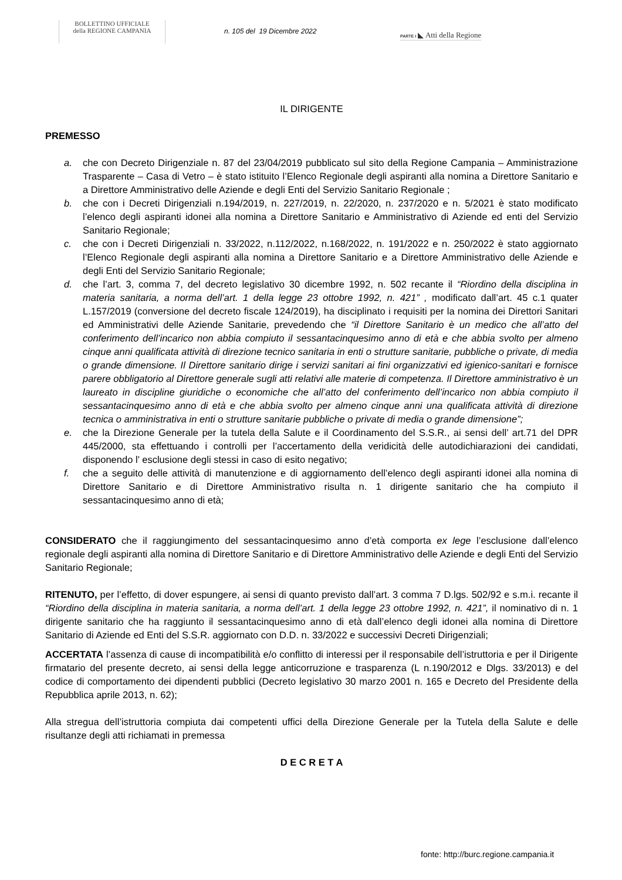BOLLETTINO UFFICIALE
della REGIONE CAMPANIA
n. 105 del 19 Dicembre 2022
PARTE I ◣ Atti della Regione
IL DIRIGENTE
PREMESSO
a. che con Decreto Dirigenziale n. 87 del 23/04/2019 pubblicato sul sito della Regione Campania – Amministrazione Trasparente – Casa di Vetro – è stato istituito l’Elenco Regionale degli aspiranti alla nomina a Direttore Sanitario e a Direttore Amministrativo delle Aziende e degli Enti del Servizio Sanitario Regionale ;
b. che con i Decreti Dirigenziali n.194/2019, n. 227/2019, n. 22/2020, n. 237/2020 e n. 5/2021 è stato modificato l’elenco degli aspiranti idonei alla nomina a Direttore Sanitario e Amministrativo di Aziende ed enti del Servizio Sanitario Regionale;
c. che con i Decreti Dirigenziali n. 33/2022, n.112/2022, n.168/2022, n. 191/2022 e n. 250/2022 è stato aggiornato l’Elenco Regionale degli aspiranti alla nomina a Direttore Sanitario e a Direttore Amministrativo delle Aziende e degli Enti del Servizio Sanitario Regionale;
d. che l’art. 3, comma 7, del decreto legislativo 30 dicembre 1992, n. 502 recante il “Riordino della disciplina in materia sanitaria, a norma dell’art. 1 della legge 23 ottobre 1992, n. 421” , modificato dall’art. 45 c.1 quater L.157/2019 (conversione del decreto fiscale 124/2019), ha disciplinato i requisiti per la nomina dei Direttori Sanitari ed Amministrativi delle Aziende Sanitarie, prevedendo che “il Direttore Sanitario è un medico che all’atto del conferimento dell’incarico non abbia compiuto il sessantacinquesimo anno di età e che abbia svolto per almeno cinque anni qualificata attività di direzione tecnico sanitaria in enti o strutture sanitarie, pubbliche o private, di media o grande dimensione. Il Direttore sanitario dirige i servizi sanitari ai fini organizzativi ed igienico-sanitari e fornisce parere obbligatorio al Direttore generale sugli atti relativi alle materie di competenza. Il Direttore amministrativo è un laureato in discipline giuridiche o economiche che all’atto del conferimento dell’incarico non abbia compiuto il sessantacinquesimo anno di età e che abbia svolto per almeno cinque anni una qualificata attività di direzione tecnica o amministrativa in enti o strutture sanitarie pubbliche o private di media o grande dimensione”;
e. che la Direzione Generale per la tutela della Salute e il Coordinamento del S.S.R., ai sensi dell’ art.71 del DPR 445/2000, sta effettuando i controlli per l’accertamento della veridicità delle autodichiarazioni dei candidati, disponendo l’ esclusione degli stessi in caso di esito negativo;
f. che a seguito delle attività di manutenzione e di aggiornamento dell’elenco degli aspiranti idonei alla nomina di Direttore Sanitario e di Direttore Amministrativo risulta n. 1 dirigente sanitario che ha compiuto il sessantacinquesimo anno di età;
CONSIDERATO che il raggiungimento del sessantacinquesimo anno d’età comporta ex lege l’esclusione dall’elenco regionale degli aspiranti alla nomina di Direttore Sanitario e di Direttore Amministrativo delle Aziende e degli Enti del Servizio Sanitario Regionale;
RITENUTO, per l’effetto, di dover espungere, ai sensi di quanto previsto dall’art. 3 comma 7 D.lgs. 502/92 e s.m.i. recante il “Riordino della disciplina in materia sanitaria, a norma dell’art. 1 della legge 23 ottobre 1992, n. 421”, il nominativo di n. 1 dirigente sanitario che ha raggiunto il sessantacinquesimo anno di età dall’elenco degli idonei alla nomina di Direttore Sanitario di Aziende ed Enti del S.S.R. aggiornato con D.D. n. 33/2022 e successivi Decreti Dirigenziali;
ACCERTATA l’assenza di cause di incompatibilità e/o conflitto di interessi per il responsabile dell’istruttoria e per il Dirigente firmatario del presente decreto, ai sensi della legge anticorruzione e trasparenza (L n.190/2012 e Dlgs. 33/2013) e del codice di comportamento dei dipendenti pubblici (Decreto legislativo 30 marzo 2001 n. 165 e Decreto del Presidente della Repubblica aprile 2013, n. 62);
Alla stregua dell’istruttoria compiuta dai competenti uffici della Direzione Generale per la Tutela della Salute e delle risultanze degli atti richiamati in premessa
D E C R E T A
fonte: http://burc.regione.campania.it